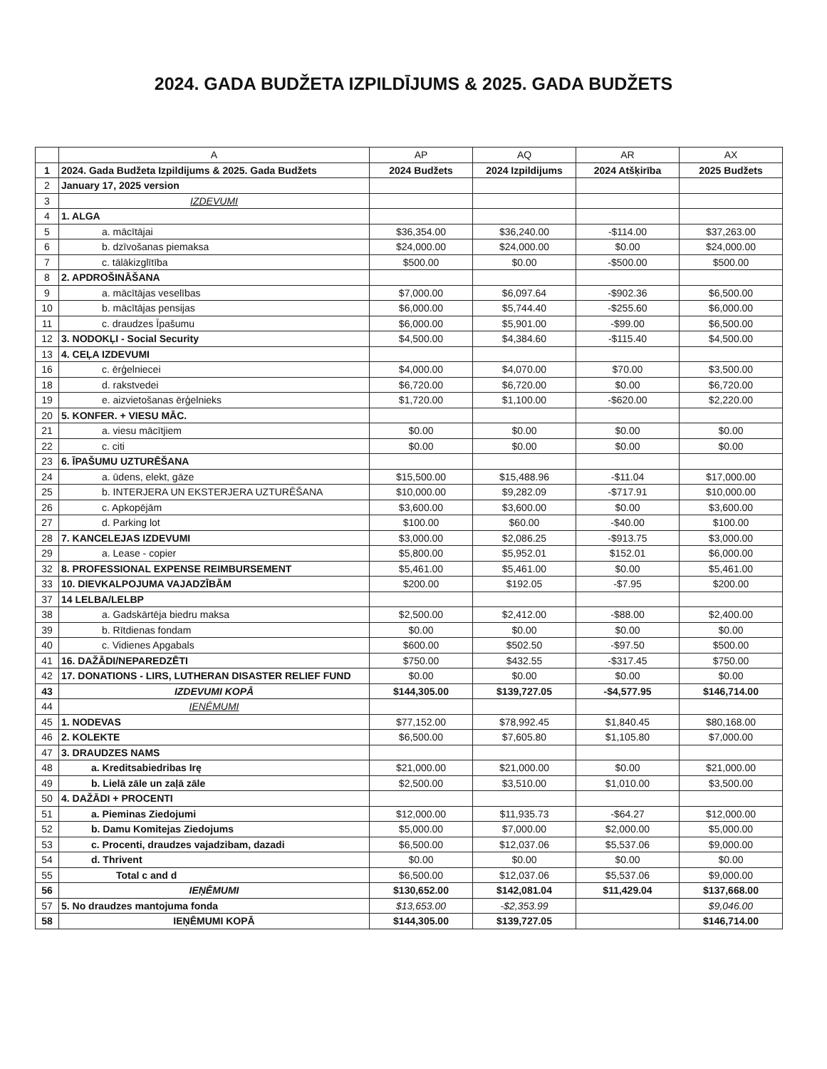2024. GADA BUDŽETA IZPILDĪJUMS & 2025. GADA BUDŽETS
| | A | AP | AQ | AR | AX |
| --- | --- | --- | --- | --- | --- |
| 1 | 2024. Gada Budžeta Izpildijums & 2025. Gada Budžets | 2024 Budžets | 2024 Izpildijums | 2024 Atšķirība | 2025 Budžets |
| 2 | January 17, 2025 version | | | | |
| 3 | IZDEVUMI | | | | |
| 4 | 1. ALGA | | | | |
| 5 | a. mācītājai | $36,354.00 | $36,240.00 | -$114.00 | $37,263.00 |
| 6 | b. dzīvošanas piemaksa | $24,000.00 | $24,000.00 | $0.00 | $24,000.00 |
| 7 | c. tālākizglītība | $500.00 | $0.00 | -$500.00 | $500.00 |
| 8 | 2. APDROŠINĀŠANA | | | | |
| 9 | a. mācītājas veselības | $7,000.00 | $6,097.64 | -$902.36 | $6,500.00 |
| 10 | b. mācītājas pensijas | $6,000.00 | $5,744.40 | -$255.60 | $6,000.00 |
| 11 | c. draudzes Īpašumu | $6,000.00 | $5,901.00 | -$99.00 | $6,500.00 |
| 12 | 3. NODOKĻI - Social Security | $4,500.00 | $4,384.60 | -$115.40 | $4,500.00 |
| 13 | 4. CEĻA IZDEVUMI | | | | |
| 16 | c. ērģelniecei | $4,000.00 | $4,070.00 | $70.00 | $3,500.00 |
| 18 | d. rakstvedei | $6,720.00 | $6,720.00 | $0.00 | $6,720.00 |
| 19 | e. aizvietošanas ērģelnieks | $1,720.00 | $1,100.00 | -$620.00 | $2,220.00 |
| 20 | 5. KONFER. + VIESU MĀC. | | | | |
| 21 | a. viesu mācītjiem | $0.00 | $0.00 | $0.00 | $0.00 |
| 22 | c. citi | $0.00 | $0.00 | $0.00 | $0.00 |
| 23 | 6. ĪPAŠUMU UZTURĒŠANA | | | | |
| 24 | a. ūdens, elekt, gāze | $15,500.00 | $15,488.96 | -$11.04 | $17,000.00 |
| 25 | b. INTERJERA UN EKSTERJERA UZTURĒŠANA | $10,000.00 | $9,282.09 | -$717.91 | $10,000.00 |
| 26 | c. Apkopējām | $3,600.00 | $3,600.00 | $0.00 | $3,600.00 |
| 27 | d. Parking lot | $100.00 | $60.00 | -$40.00 | $100.00 |
| 28 | 7. KANCELEJAS IZDEVUMI | $3,000.00 | $2,086.25 | -$913.75 | $3,000.00 |
| 29 | a. Lease - copier | $5,800.00 | $5,952.01 | $152.01 | $6,000.00 |
| 32 | 8. PROFESSIONAL EXPENSE REIMBURSEMENT | $5,461.00 | $5,461.00 | $0.00 | $5,461.00 |
| 33 | 10. DIEVKALPOJUMA VAJADZĪBĀM | $200.00 | $192.05 | -$7.95 | $200.00 |
| 37 | 14 LELBA/LELBP | | | | |
| 38 | a. Gadskārtēja biedru maksa | $2,500.00 | $2,412.00 | -$88.00 | $2,400.00 |
| 39 | b. Rītdienas fondam | $0.00 | $0.00 | $0.00 | $0.00 |
| 40 | c. Vidienes Apgabals | $600.00 | $502.50 | -$97.50 | $500.00 |
| 41 | 16. DAŽĀDI/NEPAREDZĒTI | $750.00 | $432.55 | -$317.45 | $750.00 |
| 42 | 17. DONATIONS - LIRS, LUTHERAN DISASTER RELIEF FUND | $0.00 | $0.00 | $0.00 | $0.00 |
| 43 | IZDEVUMI KOPĀ | $144,305.00 | $139,727.05 | -$4,577.95 | $146,714.00 |
| 44 | IENĒMUMI | | | | |
| 45 | 1. NODEVAS | $77,152.00 | $78,992.45 | $1,840.45 | $80,168.00 |
| 46 | 2. KOLEKTE | $6,500.00 | $7,605.80 | $1,105.80 | $7,000.00 |
| 47 | 3. DRAUDZES NAMS | | | | |
| 48 | a. Kreditsabiedribas Irę | $21,000.00 | $21,000.00 | $0.00 | $21,000.00 |
| 49 | b. Lielā zāle un zaļā zāle | $2,500.00 | $3,510.00 | $1,010.00 | $3,500.00 |
| 50 | 4. DAŽĀDI + PROCENTI | | | | |
| 51 | a. Pieminas Ziedojumi | $12,000.00 | $11,935.73 | -$64.27 | $12,000.00 |
| 52 | b. Damu Komitejas Ziedojums | $5,000.00 | $7,000.00 | $2,000.00 | $5,000.00 |
| 53 | c. Procenti, draudzes vajadzibam, dazadi | $6,500.00 | $12,037.06 | $5,537.06 | $9,000.00 |
| 54 | d. Thrivent | $0.00 | $0.00 | $0.00 | $0.00 |
| 55 | Total c and d | $6,500.00 | $12,037.06 | $5,537.06 | $9,000.00 |
| 56 | IEŅĒMUMI | $130,652.00 | $142,081.04 | $11,429.04 | $137,668.00 |
| 57 | 5. No draudzes mantojuma fonda | $13,653.00 | -$2,353.99 | | $9,046.00 |
| 58 | IEŅĒMUMI KOPĀ | $144,305.00 | $139,727.05 | | $146,714.00 |